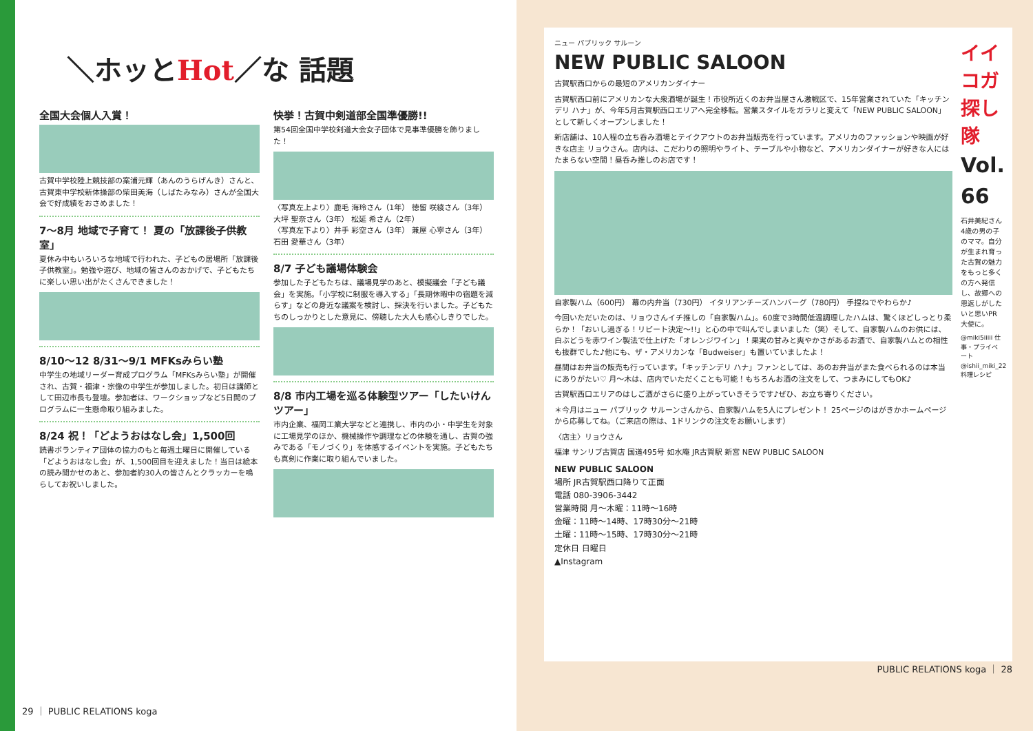＼ホッとHot／な 話題
全国大会個人入賞！
古賀中学校陸上競技部の案浦元輝（あんのうらげんき）さんと、古賀東中学校新体操部の柴田美海（しばたみなみ）さんが全国大会で好成績をおさめました！
7～8月 地域で子育て！ 夏の「放課後子供教室」
夏休み中もいろいろな地域で行われた、子どもの居場所「放課後子供教室」。勉強や遊び、地域の皆さんのおかげで、子どもたちに楽しい思い出がたくさんできました！
8/10～12 8/31～9/1 MFKsみらい塾
中学生の地域リーダー育成プログラム「MFKsみらい塾」が開催され、古賀・福津・宗像の中学生が参加しました。初日は講師として田辺市長も登壇。参加者は、ワークショップなど5日間のプログラムに一生懸命取り組みました。
8/24 祝！「どようおはなし会」1,500回
読書ボランティア団体の協力のもと毎週土曜日に開催している「どようおはなし会」が、1,500回目を迎えました！当日は絵本の読み聞かせのあと、参加者約30人の皆さんとクラッカーを鳴らしてお祝いしました。
快挙！古賀中剣道部全国準優勝!!
第54回全国中学校剣道大会女子団体で見事準優勝を飾りました！
〈写真左上より〉鹿毛 海玲さん（1年） 徳留 咲綾さん（3年） 大坪 聖奈さん（3年） 松延 希さん（2年）
〈写真左下より〉井手 彩空さん（3年） 兼屋 心寧さん（3年） 石田 愛華さん（3年）
8/7 子ども議場体験会
参加した子どもたちは、議場見学のあと、模擬議会「子ども議会」を実施。「小学校に制服を導入する」「長期休暇中の宿題を減らす」などの身近な議案を検討し、採決を行いました。子どもたちのしっかりとした意見に、傍聴した大人も感心しきりでした。
8/8 市内工場を巡る体験型ツアー「したいけんツアー」
市内企業、福岡工業大学などと連携し、市内の小・中学生を対象に工場見学のほか、機械操作や調理などの体験を通し、古賀の強みである「モノづくり」を体感するイベントを実施。子どもたちも真剣に作業に取り組んでいました。
29 ｜ PUBLIC RELATIONS koga
ニュー パブリック サルーン
NEW PUBLIC SALOON
古賀駅西口からの最短のアメリカンダイナー
古賀駅西口前にアメリカンな大衆酒場が誕生！市役所近くのお弁当屋さん激戦区で、15年営業されていた「キッチンデリ ハナ」が、今年5月古賀駅西口エリアへ完全移転。営業スタイルをガラリと変えて「NEW PUBLIC SALOON」として新しくオープンしました！
新店舗は、10人程の立ち呑み酒場とテイクアウトのお弁当販売を行っています。アメリカのファッションや映画が好きな店主 リョウさん。店内は、こだわりの照明やライト、テーブルや小物など、アメリカンダイナーが好きな人にはたまらない空間！昼呑み推しのお店です！
自家製ハム（600円） 幕の内弁当（730円） イタリアンチーズハンバーグ（780円） 手捏ねでやわらか♪
今回いただいたのは、リョウさんイチ推しの「自家製ハム」。60度で3時間低温調理したハムは、驚くほどしっとり柔らか！「おいし過ぎる！リピート決定～!!」と心の中で叫んでしまいました（笑）そして、自家製ハムのお供には、白ぶどうを赤ワイン製法で仕上げた「オレンジワイン」！果実の甘みと爽やかさがあるお酒で、自家製ハムとの相性も抜群でした♪他にも、ザ・アメリカンな「Budweiser」も置いていましたよ！
昼間はお弁当の販売も行っています。「キッチンデリ ハナ」ファンとしては、あのお弁当がまた食べられるのは本当にありがたい♡ 月～木は、店内でいただくことも可能！もちろんお酒の注文をして、つまみにしてもOK♪
古賀駅西口エリアのはしご酒がさらに盛り上がっていきそうです♪ぜひ、お立ち寄りください。
＊今月はニュー パブリック サルーンさんから、自家製ハムを5人にプレゼント！ 25ページのはがきかホームページから応募してね。（ご来店の際は、1ドリンクの注文をお願いします）
〈店主〉リョウさん
福津 サンリブ古賀店 国道495号 如水庵 JR古賀駅 新宮 NEW PUBLIC SALOON
NEW PUBLIC SALOON
場所 JR古賀駅西口降りて正面
電話 080-3906-3442
営業時間 月～木曜：11時～16時
金曜：11時～14時、17時30分～21時
土曜：11時～15時、17時30分～21時
定休日 日曜日
▲Instagram
イイコガ探し隊
Vol. 66
石井美紀さん 4歳の男の子のママ。自分が生まれ育った古賀の魅力をもっと多くの方へ発信し、故郷への恩返しがしたいと思いPR大使に。
@miki5iiiii 仕事・プライベート
@ishii_miki_22 料理レシピ
PUBLIC RELATIONS koga ｜ 28